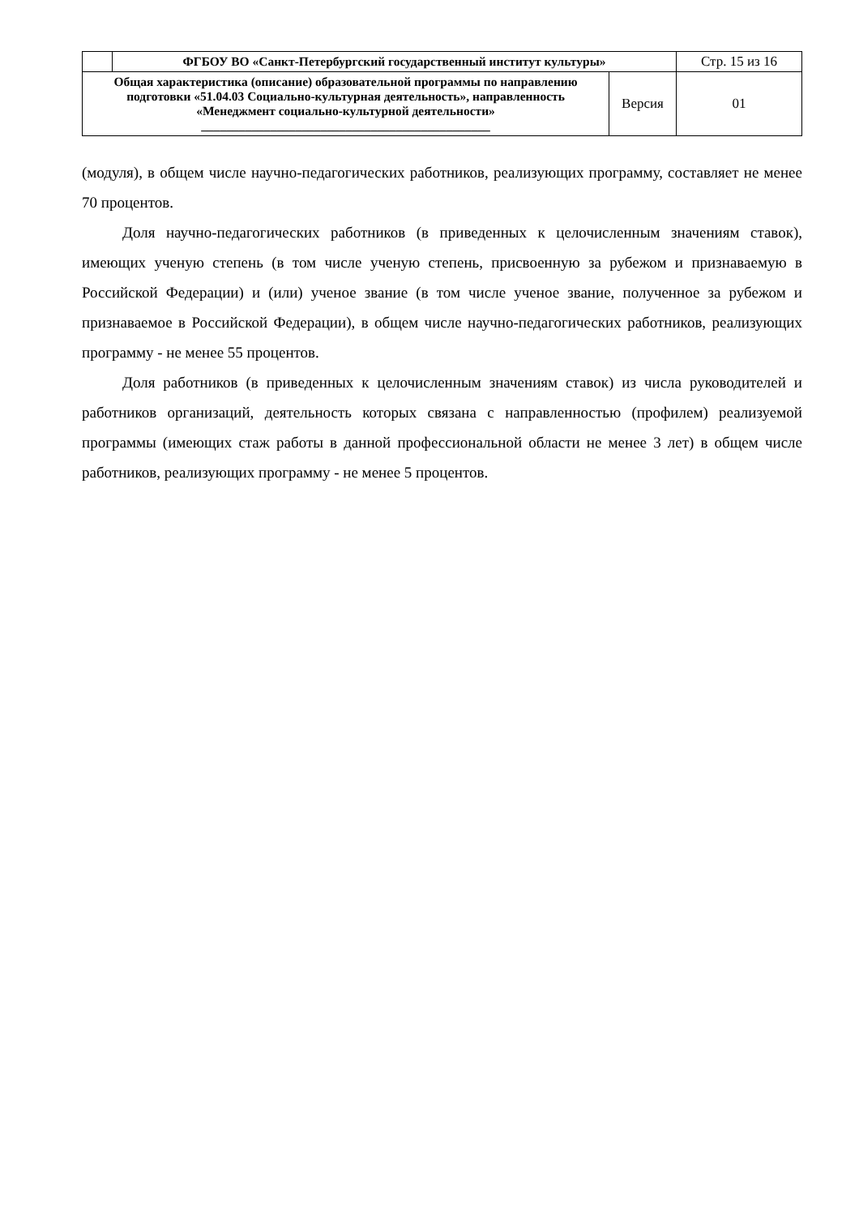| | ФГБОУ ВО «Санкт-Петербургский государственный институт культуры» | | Стр. 15 из 16 |
| Общая характеристика (описание) образовательной программы по направлению подготовки «51.04.03 Социально-культурная деятельность», направленность «Менеджмент социально-культурной деятельности» ______________________________________________ | | Версия | 01 |
(модуля), в общем числе научно-педагогических работников, реализующих программу, составляет не менее 70 процентов.
Доля научно-педагогических работников (в приведенных к целочисленным значениям ставок), имеющих ученую степень (в том числе ученую степень, присвоенную за рубежом и признаваемую в Российской Федерации) и (или) ученое звание (в том числе ученое звание, полученное за рубежом и признаваемое в Российской Федерации), в общем числе научно-педагогических работников, реализующих программу - не менее 55 процентов.
Доля работников (в приведенных к целочисленным значениям ставок) из числа руководителей и работников организаций, деятельность которых связана с направленностью (профилем) реализуемой программы (имеющих стаж работы в данной профессиональной области не менее 3 лет) в общем числе работников, реализующих программу - не менее 5 процентов.